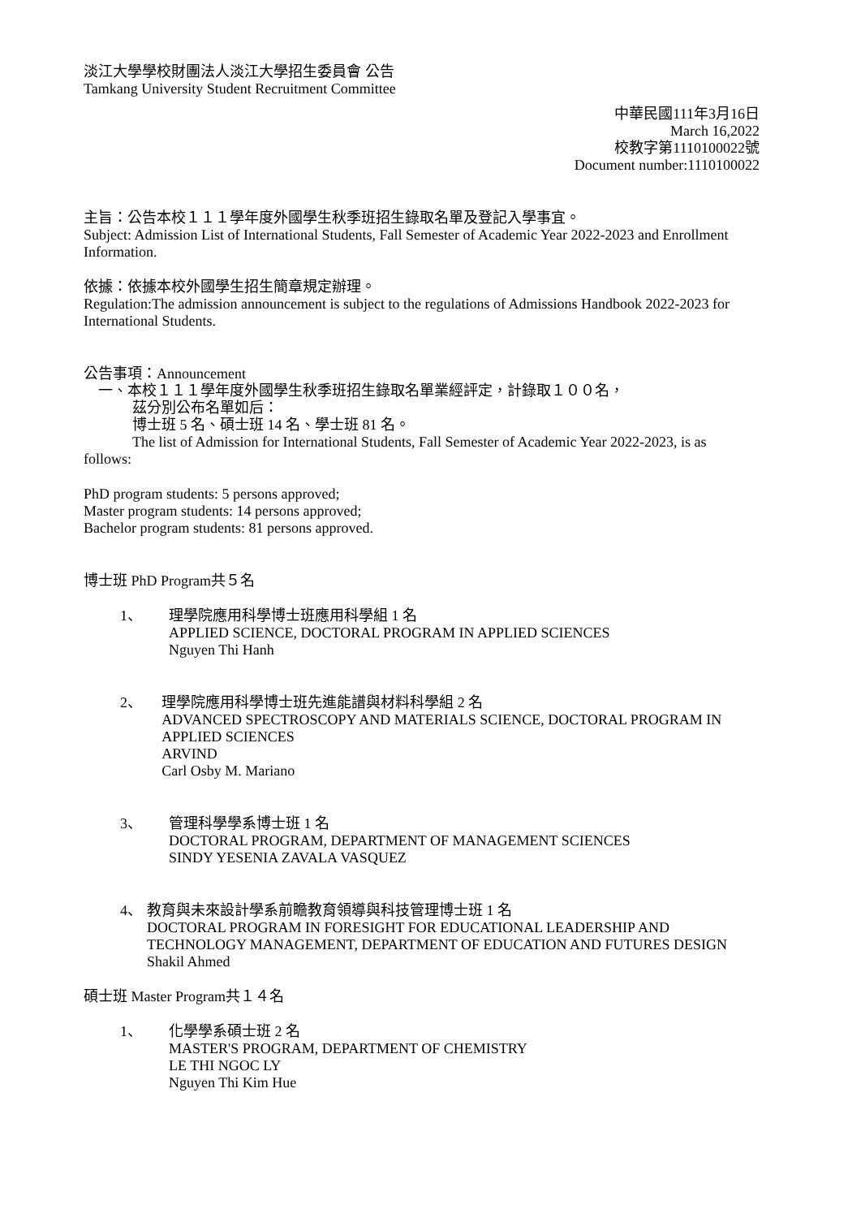淡江大學學校財團法人淡江大學招生委員會 公告
Tamkang University Student Recruitment Committee
中華民國111年3月16日
March 16,2022
校教字第1110100022號
Document number:1110100022
主旨：公告本校１１１學年度外國學生秋季班招生錄取名單及登記入學事宜。
Subject: Admission List of International Students, Fall Semester of Academic Year 2022-2023 and Enrollment Information.
依據：依據本校外國學生招生簡章規定辦理。
Regulation:The admission announcement is subject to the regulations of Admissions Handbook 2022-2023 for International Students.
公告事項：Announcement
一、本校１１１學年度外國學生秋季班招生錄取名單業經評定，計錄取１００名，
茲分別公布名單如后：
博士班 5 名、碩士班 14 名、學士班 81 名。
The list of Admission for International Students, Fall Semester of Academic Year 2022-2023, is as follows:
PhD program students: 5 persons approved;
Master program students: 14 persons approved;
Bachelor program students: 81 persons approved.
博士班 PhD Program共５名
1、 理學院應用科學博士班應用科學組 1 名
APPLIED SCIENCE, DOCTORAL PROGRAM IN APPLIED SCIENCES
Nguyen Thi Hanh
2、 理學院應用科學博士班先進能譜與材料科學組 2 名
ADVANCED SPECTROSCOPY AND MATERIALS SCIENCE, DOCTORAL PROGRAM IN APPLIED SCIENCES
ARVIND
Carl Osby M. Mariano
3、 管理科學學系博士班 1 名
DOCTORAL PROGRAM, DEPARTMENT OF MANAGEMENT SCIENCES
SINDY YESENIA ZAVALA VASQUEZ
4、 教育與未來設計學系前瞻教育領導與科技管理博士班 1 名
DOCTORAL PROGRAM IN FORESIGHT FOR EDUCATIONAL LEADERSHIP AND TECHNOLOGY MANAGEMENT, DEPARTMENT OF EDUCATION AND FUTURES DESIGN
Shakil Ahmed
碩士班 Master Program共１４名
1、 化學學系碩士班 2 名
MASTER'S PROGRAM, DEPARTMENT OF CHEMISTRY
LE THI NGOC LY
Nguyen Thi Kim Hue